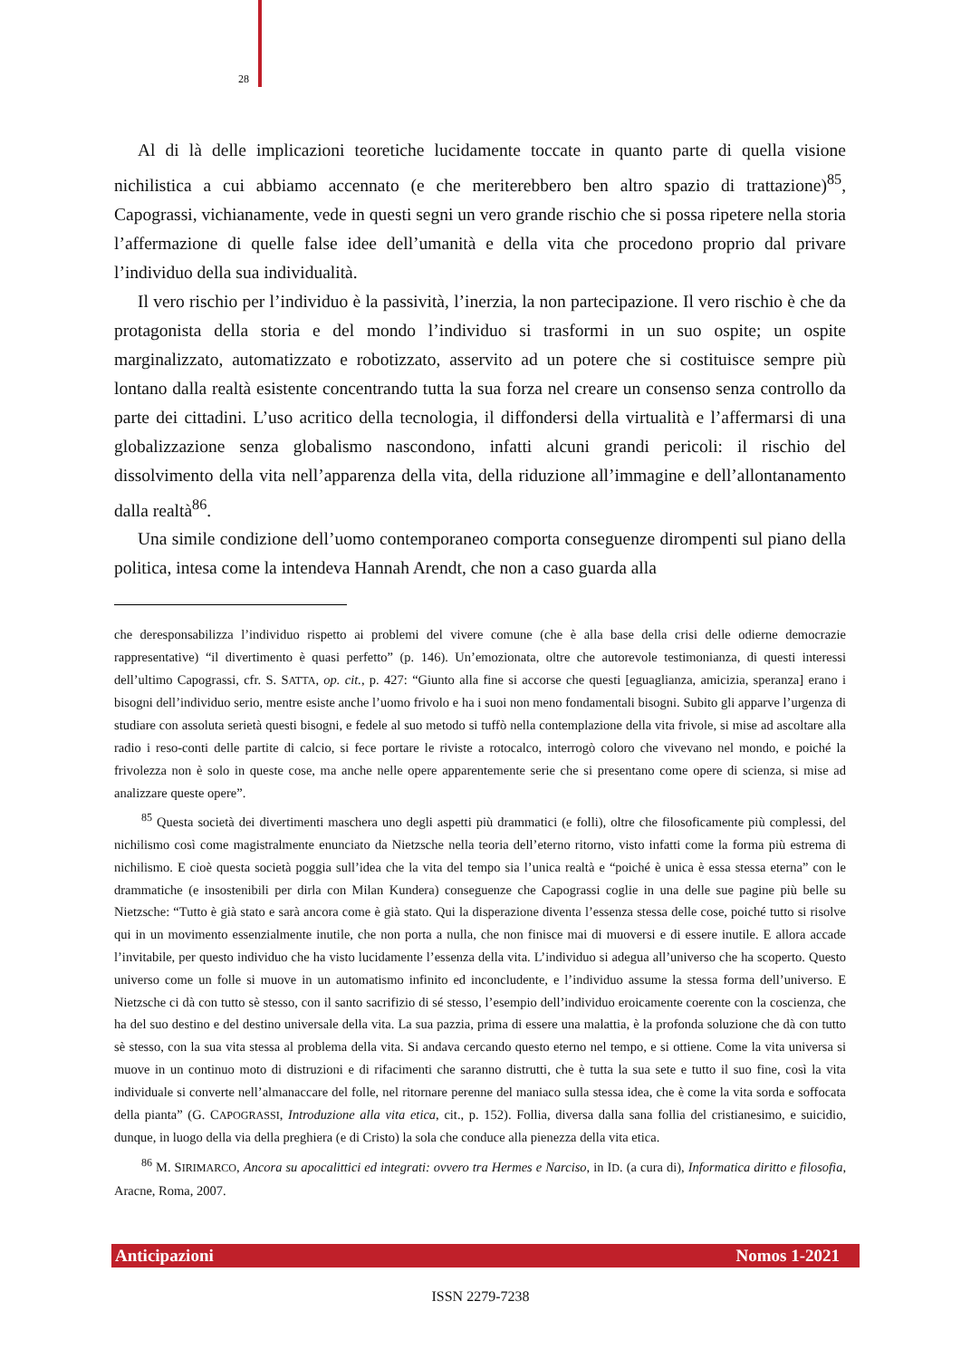28
Al di là delle implicazioni teoretiche lucidamente toccate in quanto parte di quella visione nichilistica a cui abbiamo accennato (e che meriterebbero ben altro spazio di trattazione)<sup>85</sup>, Capograssi, vichianamente, vede in questi segni un vero grande rischio che si possa ripetere nella storia l’affermazione di quelle false idee dell’umanità e della vita che procedono proprio dal privare l’individuo della sua individualità.
Il vero rischio per l’individuo è la passività, l’inerzia, la non partecipazione. Il vero rischio è che da protagonista della storia e del mondo l’individuo si trasformi in un suo ospite; un ospite marginalizzato, automatizzato e robotizzato, asservito ad un potere che si costituisce sempre più lontano dalla realtà esistente concentrando tutta la sua forza nel creare un consenso senza controllo da parte dei cittadini. L’uso acritico della tecnologia, il diffondersi della virtualità e l’affermarsi di una globalizzazione senza globalismo nascondono, infatti alcuni grandi pericoli: il rischio del dissolvimento della vita nell’apparenza della vita, della riduzione all’immagine e dell’allontanamento dalla realtà<sup>86</sup>.
Una simile condizione dell’uomo contemporaneo comporta conseguenze dirompenti sul piano della politica, intesa come la intendeva Hannah Arendt, che non a caso guarda alla
che deresponsabilizza l’individuo rispetto ai problemi del vivere comune (che è alla base della crisi delle odierne democrazie rappresentative) “il divertimento è quasi perfetto” (p. 146). Un’emozionata, oltre che autorevole testimonianza, di questi interessi dell’ultimo Capograssi, cfr. S. SATTA, op. cit., p. 427: “Giunto alla fine si accorse che questi [eguaglianza, amicizia, speranza] erano i bisogni dell’individuo serio, mentre esiste anche l’uomo frivolo e ha i suoi non meno fondamentali bisogni. Subito gli apparve l’urgenza di studiare con assoluta serietà questi bisogni, e fedele al suo metodo si tuffò nella contemplazione della vita frivole, si mise ad ascoltare alla radio i reso-conti delle partite di calcio, si fece portare le riviste a rotocalco, interrogò coloro che vivevano nel mondo, e poiché la frivolezza non è solo in queste cose, ma anche nelle opere apparentemente serie che si presentano come opere di scienza, si mise ad analizzare queste opere”.
<sup>85</sup> Questa società dei divertimenti maschera uno degli aspetti più drammatici (e folli), oltre che filosoficamente più complessi, del nichilismo così come magistralmente enunciato da Nietzsche nella teoria dell’eterno ritorno, visto infatti come la forma più estrema di nichilismo. E cioè questa società poggia sull’idea che la vita del tempo sia l’unica realtà e “poiché è unica è essa stessa eterna” con le drammatiche (e insostenibili per dirla con Milan Kundera) conseguenze che Capograssi coglie in una delle sue pagine più belle su Nietzsche: “Tutto è già stato e sarà ancora come è già stato. Qui la disperazione diventa l’essenza stessa delle cose, poiché tutto si risolve qui in un movimento essenzialmente inutile, che non porta a nulla, che non finisce mai di muoversi e di essere inutile. E allora accade l’invitabile, per questo individuo che ha visto lucidamente l’essenza della vita. L’individuo si adegua all’universo che ha scoperto. Questo universo come un folle si muove in un automatismo infinito ed inconcludente, e l’individuo assume la stessa forma dell’universo. E Nietzsche ci dà con tutto sè stesso, con il santo sacrifizio di sé stesso, l’esempio dell’individuo eroicamente coerente con la coscienza, che ha del suo destino e del destino universale della vita. La sua pazzia, prima di essere una malattia, è la profonda soluzione che dà con tutto sè stesso, con la sua vita stessa al problema della vita. Si andava cercando questo eterno nel tempo, e si ottiene. Come la vita universa si muove in un continuo moto di distruzioni e di rifacimenti che saranno distrutti, che è tutta la sua sete e tutto il suo fine, così la vita individuale si converte nell’almanaccare del folle, nel ritornare perenne del maniaco sulla stessa idea, che è come la vita sorda e soffocata della pianta” (G. CAPOGRASSI, Introduzione alla vita etica, cit., p. 152). Follia, diversa dalla sana follia del cristianesimo, e suicidio, dunque, in luogo della via della preghiera (e di Cristo) la sola che conduce alla pienezza della vita etica.
<sup>86</sup> M. SIRIMARCO, Ancora su apocalittici ed integrati: ovvero tra Hermes e Narciso, in ID. (a cura di), Informatica diritto e filosofia, Aracne, Roma, 2007.
Anticipazioni Nomos 1-2021
ISSN 2279-7238